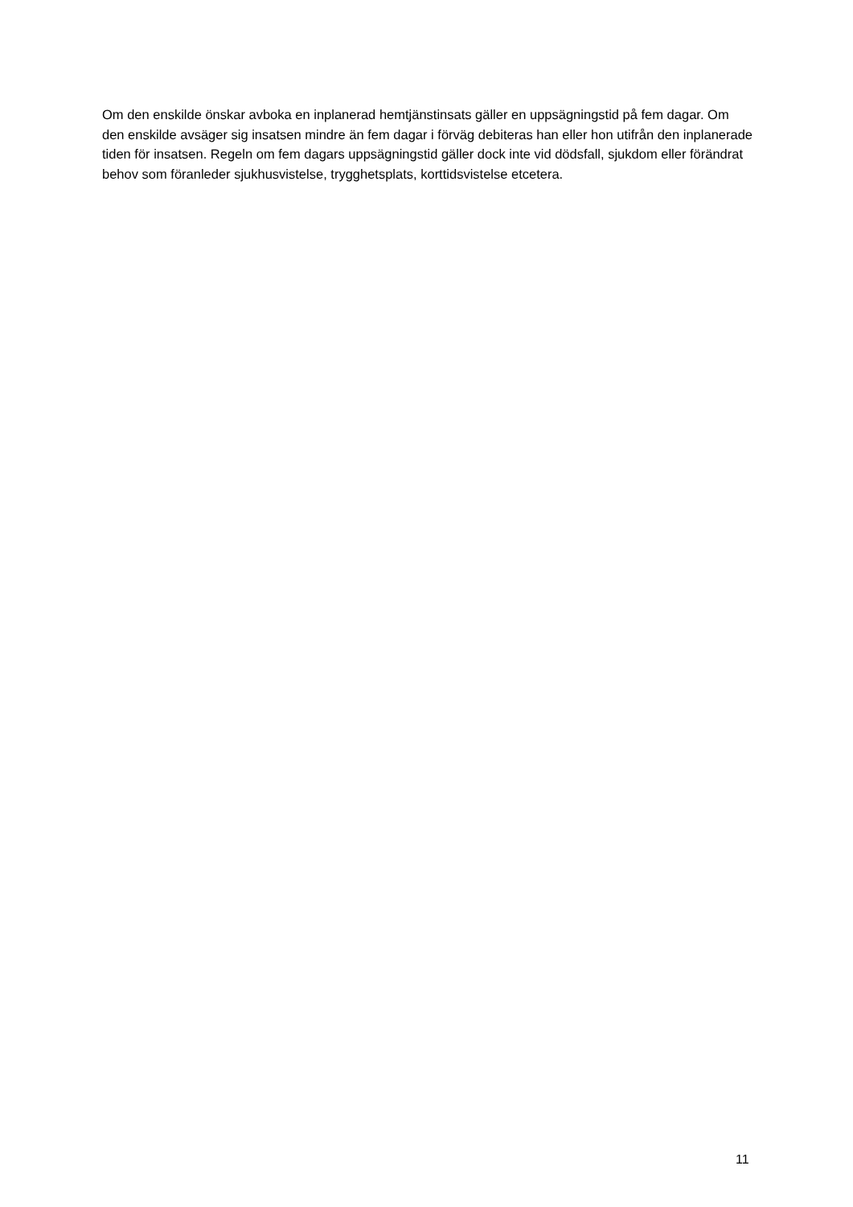Om den enskilde önskar avboka en inplanerad hemtjänstinsats gäller en uppsägningstid på fem dagar. Om den enskilde avsäger sig insatsen mindre än fem dagar i förväg debiteras han eller hon utifrån den inplanerade tiden för insatsen. Regeln om fem dagars uppsägningstid gäller dock inte vid dödsfall, sjukdom eller förändrat behov som föranleder sjukhusvistelse, trygghetsplats, korttidsvistelse etcetera.
11